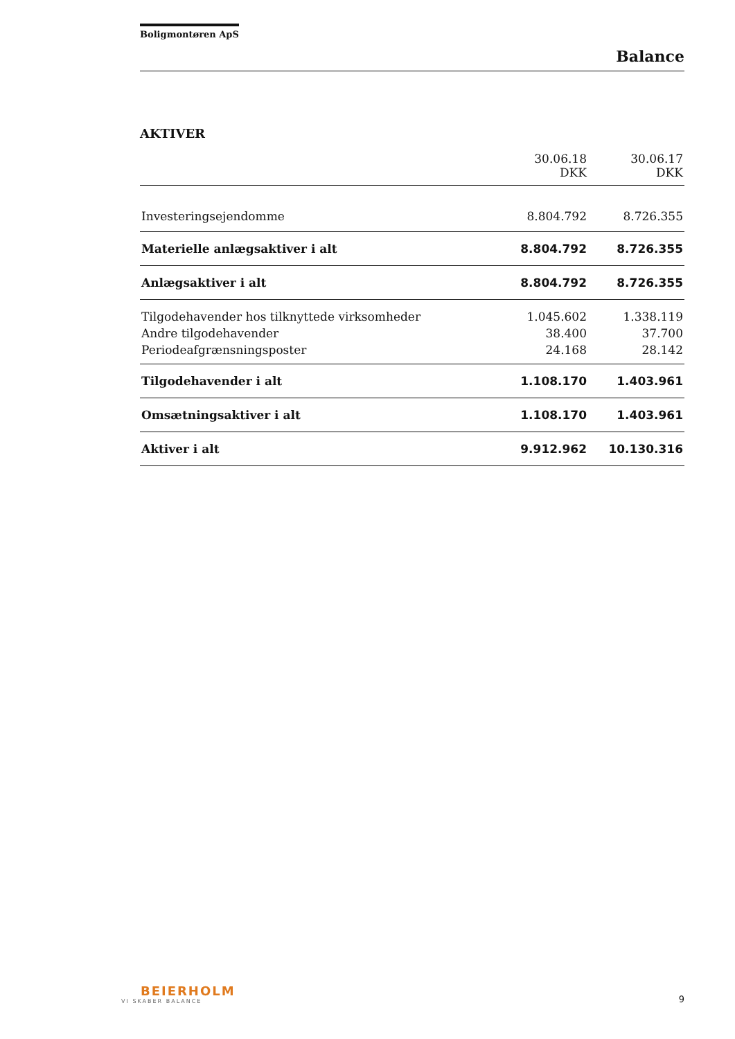Boligmontøren ApS
Balance
AKTIVER
| | 30.06.18 DKK | 30.06.17 DKK |
| --- | --- | --- |
| Investeringsejendomme | 8.804.792 | 8.726.355 |
| Materielle anlægsaktiver i alt | 8.804.792 | 8.726.355 |
| Anlægsaktiver i alt | 8.804.792 | 8.726.355 |
| Tilgodehavender hos tilknyttede virksomheder | 1.045.602 | 1.338.119 |
| Andre tilgodehavender | 38.400 | 37.700 |
| Periodeafgrænsningsposter | 24.168 | 28.142 |
| Tilgodehavender i alt | 1.108.170 | 1.403.961 |
| Omsætningsaktiver i alt | 1.108.170 | 1.403.961 |
| Aktiver i alt | 9.912.962 | 10.130.316 |
BEIERHOLM
VI SKABER BALANCE
9